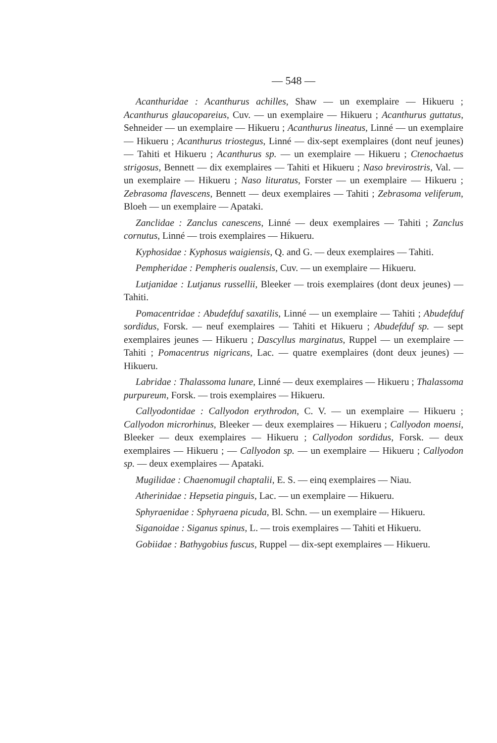— 548 —
Acanthuridae : Acanthurus achilles, Shaw — un exemplaire — Hikueru ; Acanthurus glaucopareius, Cuv. — un exemplaire — Hikueru ; Acanthurus guttatus, Sehneider — un exemplaire — Hikueru ; Acanthurus lineatus, Linné — un exemplaire — Hikueru ; Acanthurus triostegus, Linné — dix-sept exemplaires (dont neuf jeunes) — Tahiti et Hikueru ; Acanthurus sp. — un exemplaire — Hikueru ; Ctenochaetus strigosus, Bennett — dix exemplaires — Tahiti et Hikueru ; Naso brevirostris, Val. — un exemplaire — Hikueru ; Naso lituratus, Forster — un exemplaire — Hikueru ; Zebrasoma flavescens, Bennett — deux exemplaires — Tahiti ; Zebrasoma veliferum, Bloeh — un exemplaire — Apataki.
Zanclidae : Zanclus canescens, Linné — deux exemplaires — Tahiti ; Zanclus cornutus, Linné — trois exemplaires — Hikueru.
Kyphosidae : Kyphosus waigiensis, Q. and G. — deux exemplaires — Tahiti.
Pempheridae : Pempheris oualensis, Cuv. — un exemplaire — Hikueru.
Lutjanidae : Lutjanus russellii, Bleeker — trois exemplaires (dont deux jeunes) — Tahiti.
Pomacentridae : Abudefduf saxatilis, Linné — un exemplaire — Tahiti ; Abudefduf sordidus, Forsk. — neuf exemplaires — Tahiti et Hikueru ; Abudefduf sp. — sept exemplaires jeunes — Hikueru ; Dascyllus marginatus, Ruppel — un exemplaire — Tahiti ; Pomacentrus nigricans, Lac. — quatre exemplaires (dont deux jeunes) — Hikueru.
Labridae : Thalassoma lunare, Linné — deux exemplaires — Hikueru ; Thalassoma purpureum, Forsk. — trois exemplaires — Hikueru.
Callyodontidae : Callyodon erythrodon, C. V. — un exemplaire — Hikueru ; Callyodon microrhinus, Bleeker — deux exemplaires — Hikueru ; Callyodon moensi, Bleeker — deux exemplaires — Hikueru ; Callyodon sordidus, Forsk. — deux exemplaires — Hikueru ; — Callyodon sp. — un exemplaire — Hikueru ; Callyodon sp. — deux exemplaires — Apataki.
Mugilidae : Chaenomugil chaptalii, E. S. — einq exemplaires — Niau.
Atherinidae : Hepsetia pinguis, Lac. — un exemplaire — Hikueru.
Sphyraenidae : Sphyraena picuda, Bl. Schn. — un exemplaire — Hikueru.
Siganoidae : Siganus spinus, L. — trois exemplaires — Tahiti et Hikueru.
Gobiidae : Bathygobius fuscus, Ruppel — dix-sept exemplaires — Hikueru.